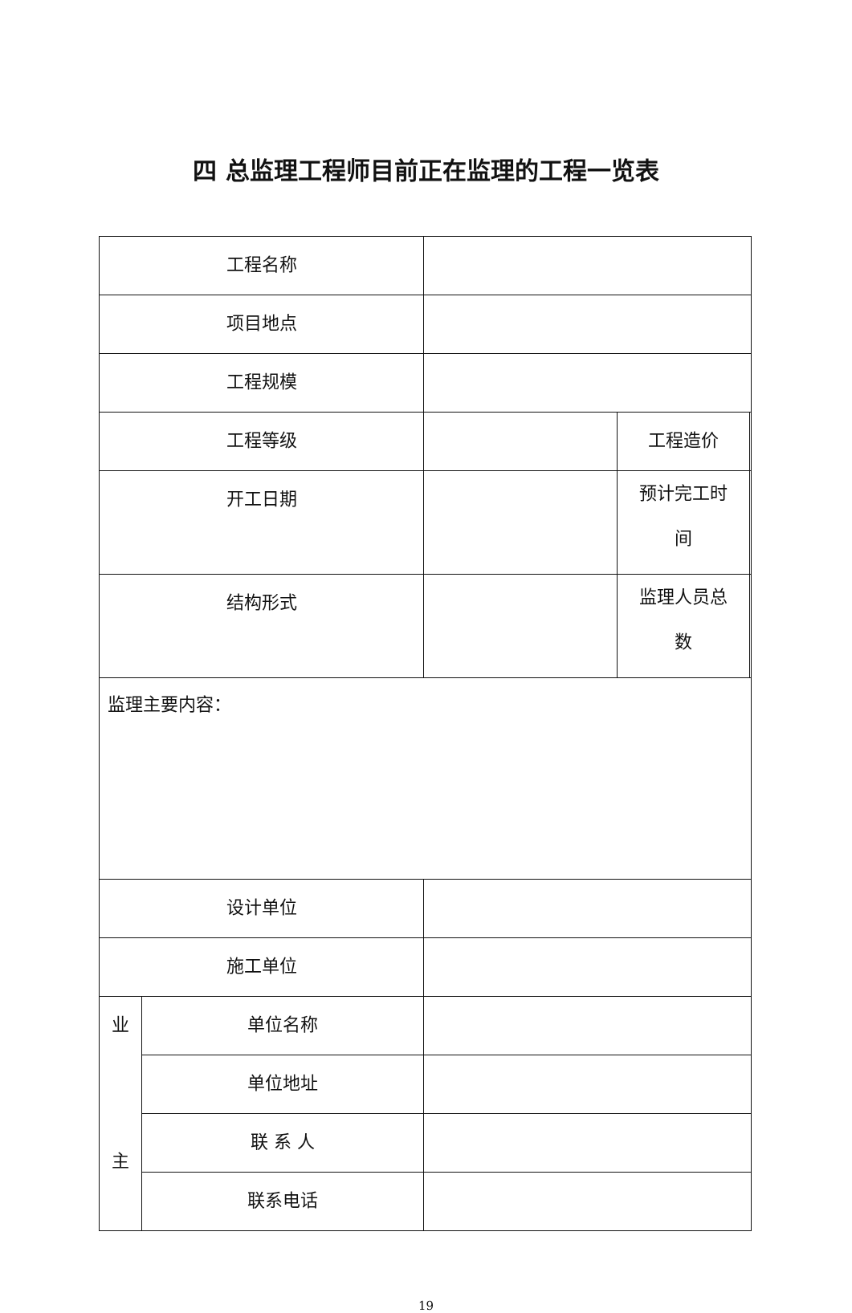四 总监理工程师目前正在监理的工程一览表
| 工程名称 | | | | |
| 项目地点 | | | | |
| 工程规模 | | | | |
| 工程等级 | | | 工程造价 | |
| 开工日期 | | | 预计完工时 间 | |
| 结构形式 | | | 监理人员总 数 | |
| 监理主要内容： | | | | |
| 设计单位 | | | | |
| 施工单位 | | | | |
| 业 主 | 单位名称 | | | |
| | 单位地址 | | | |
| | 联 系 人 | | | |
| | 联系电话 | | | |
19